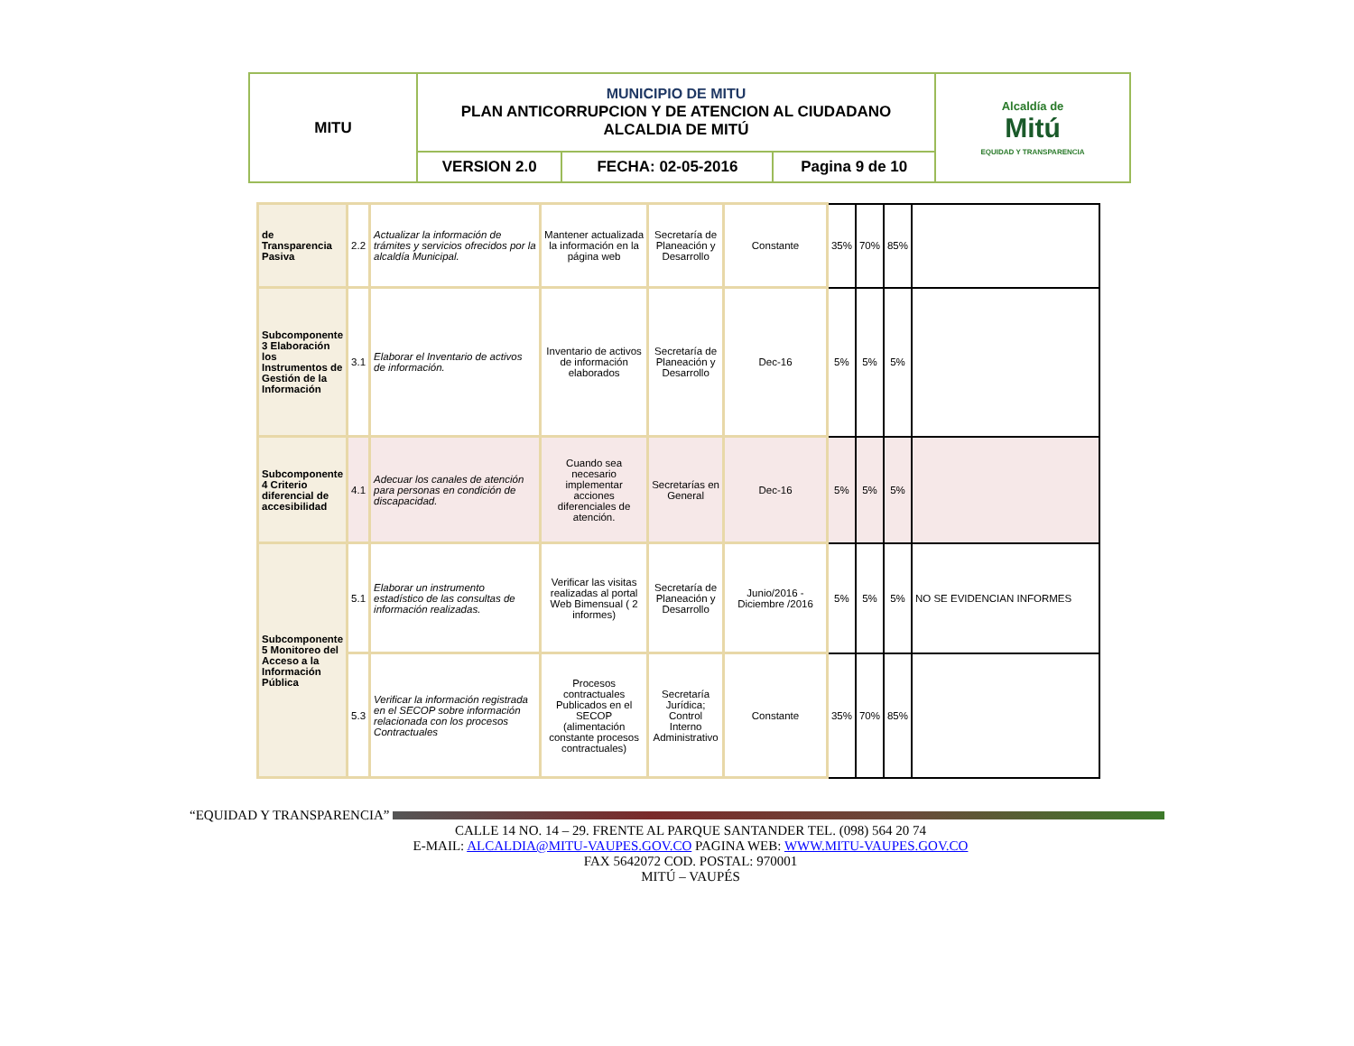| MITU | MUNICIPIO DE MITU PLAN ANTICORRUPCION Y DE ATENCION AL CIUDADANO ALCALDIA DE MITÚ | | | Alcaldía de Mitú EQUIDAD Y TRANSPARENCIA |
| | VERSION 2.0 | FECHA: 02-05-2016 | Pagina 9 de 10 | |
| de Transparencia Pasiva | 2.2 | Actualizar la información de trámites y servicios ofrecidos por la alcaldía Municipal. | Mantener actualizada la información en la página web | Secretaría de Planeación y Desarrollo | Constante | 35% | 70% | 85% | |
| Subcomponente 3 Elaboración los Instrumentos de Gestión de la Información | 3.1 | Elaborar el Inventario de activos de información. | Inventario de activos de información elaborados | Secretaría de Planeación y Desarrollo | Dec-16 | 5% | 5% | 5% | |
| Subcomponente 4 Criterio diferencial de accesibilidad | 4.1 | Adecuar los canales de atención para personas en condición de discapacidad. | Cuando sea necesario implementar acciones diferenciales de atención. | Secretarías en General | Dec-16 | 5% | 5% | 5% | |
| Subcomponente 5 Monitoreo del Acceso a la Información Pública | 5.1 | Elaborar un instrumento estadístico de las consultas de información realizadas. | Verificar las visitas realizadas al portal Web Bimensual ( 2 informes) | Secretaría de Planeación y Desarrollo | Junio/2016 - Diciembre /2016 | 5% | 5% | 5% | NO SE EVIDENCIAN INFORMES |
| | 5.3 | Verificar la información registrada en el SECOP sobre información relacionada con los procesos Contractuales | Procesos contractuales Publicados en el SECOP (alimentación constante procesos contractuales) | Secretaría Jurídica; Control Interno Administrativo | Constante | 35% | 70% | 85% | |
“EQUIDAD Y TRANSPARENCIA”
CALLE 14 NO. 14 – 29. FRENTE AL PARQUE SANTANDER TEL. (098) 564 20 74
E-MAIL: ALCALDIA@MITU-VAUPES.GOV.CO PAGINA WEB: WWW.MITU-VAUPES.GOV.CO
FAX 5642072 COD. POSTAL: 970001
MITÚ – VAUPÉS